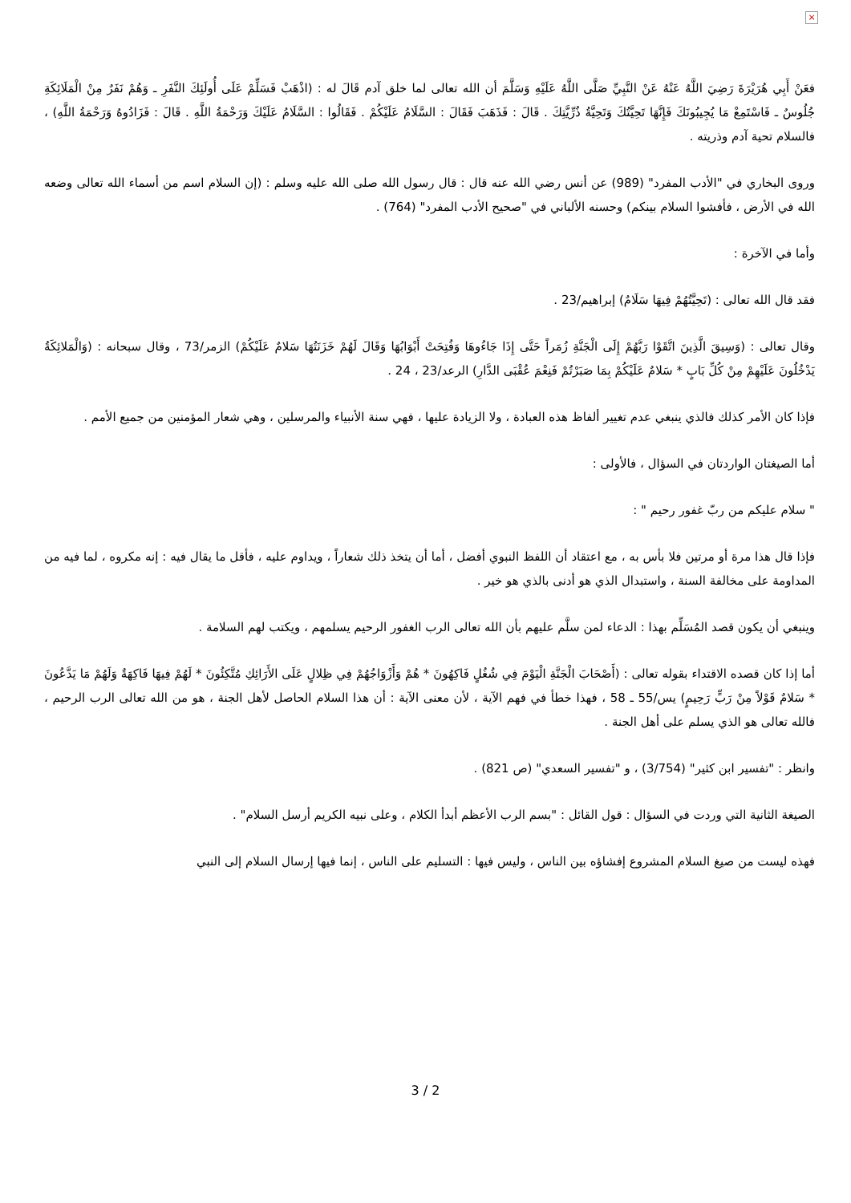×
فعَنْ أَبِي هُرَيْرَةَ رَضِيَ اللَّهُ عَنْهُ عَنْ النَّبِيِّ صَلَّى اللَّهُ عَلَيْهِ وَسَلَّمَ أن الله تعالى لما خلق آدم قَالَ له : (اذْهَبْ فَسَلِّمْ عَلَى أُولَئِكَ النَّفَرِ ـ وَهُمْ نَفَرٌ مِنْ الْمَلَائِكَةِ جُلُوسٌ ـ فَاسْتَمِعْ مَا يُجِيبُونَكَ فَإِنَّهَا تَحِيَّتُكَ وَتَحِيَّةُ ذُرِّيَّتِكَ . قَالَ : فَذَهَبَ فَقَالَ : السَّلَامُ عَلَيْكُمْ . فَقَالُوا : السَّلَامُ عَلَيْكَ وَرَحْمَةُ اللَّهِ . قَالَ : فَزَادُوهُ وَرَحْمَةُ اللَّهِ) ، فالسلام تحية آدم وذريته .
وروى البخاري في "الأدب المفرد" (989) عن أنس رضي الله عنه قال : قال رسول الله صلى الله عليه وسلم : (إن السلام اسم من أسماء الله تعالى وضعه الله في الأرض ، فأفشوا السلام بينكم) وحسنه الألباني في "صحيح الأدب المفرد" (764) .
وأما في الآخرة :
فقد قال الله تعالى : (تَحِيَّتُهُمْ فِيهَا سَلَامٌ) إبراهيم/23 .
وقال تعالى : (وَسِيقَ الَّذِينَ اتَّقَوْا رَبَّهُمْ إِلَى الْجَنَّةِ زُمَراً حَتَّى إِذَا جَاءُوهَا وَفُتِحَتْ أَبْوَابُهَا وَقَالَ لَهُمْ خَزَنَتُهَا سَلامٌ عَلَيْكُمْ) الزمر/73 ، وقال سبحانه : (وَالْمَلائِكَةُ يَدْخُلُونَ عَلَيْهِمْ مِنْ كُلِّ بَابٍ * سَلامٌ عَلَيْكُمْ بِمَا صَبَرْتُمْ فَنِعْمَ عُقْبَى الدَّارِ) الرعد/23 ، 24 .
فإذا كان الأمر كذلك فالذي ينبغي عدم تغيير ألفاظ هذه العبادة ، ولا الزيادة عليها ، فهي سنة الأنبياء والمرسلين ، وهي شعار المؤمنين من جميع الأمم .
أما الصيغتان الواردتان في السؤال ، فالأولى :
" سلام عليكم من ربّ غفور رحيم " :
فإذا قال هذا مرة أو مرتين فلا بأس به ، مع اعتقاد أن اللفظ النبوي أفضل ، أما أن يتخذ ذلك شعاراً ، ويداوم عليه ، فأقل ما يقال فيه : إنه مكروه ، لما فيه من المداومة على مخالفة السنة ، واستبدال الذي هو أدنى بالذي هو خير .
وينبغي أن يكون قصد المُسَلِّم بهذا : الدعاء لمن سلَّم عليهم بأن الله تعالى الرب الغفور الرحيم يسلمهم ، ويكتب لهم السلامة .
أما إذا كان قصده الاقتداء بقوله تعالى : (أَصْحَابَ الْجَنَّةِ الْيَوْمَ فِي شُغُلٍ فَاكِهُونَ * هُمْ وَأَزْوَاجُهُمْ فِي ظِلالٍ عَلَى الأَرَائِكِ مُتَّكِئُونَ * لَهُمْ فِيهَا فَاكِهَةٌ وَلَهُمْ مَا يَدَّعُونَ * سَلامٌ قَوْلاً مِنْ رَبٍّ رَحِيمٍ) يس/55 ـ 58 ، فهذا خطأ في فهم الآية ، لأن معنى الآية : أن هذا السلام الحاصل لأهل الجنة ، هو من الله تعالى الرب الرحيم ، فالله تعالى هو الذي يسلم على أهل الجنة .
وانظر : "تفسير ابن كثير" (3/754) ، و "تفسير السعدي" (ص 821) .
الصيغة الثانية التي وردت في السؤال : قول القائل : "بسم الرب الأعظم أبدأ الكلام ، وعلى نبيه الكريم أرسل السلام" .
فهذه ليست من صيغ السلام المشروع إفشاؤه بين الناس ، وليس فيها : التسليم على الناس ، إنما فيها إرسال السلام إلى النبي
3 / 2